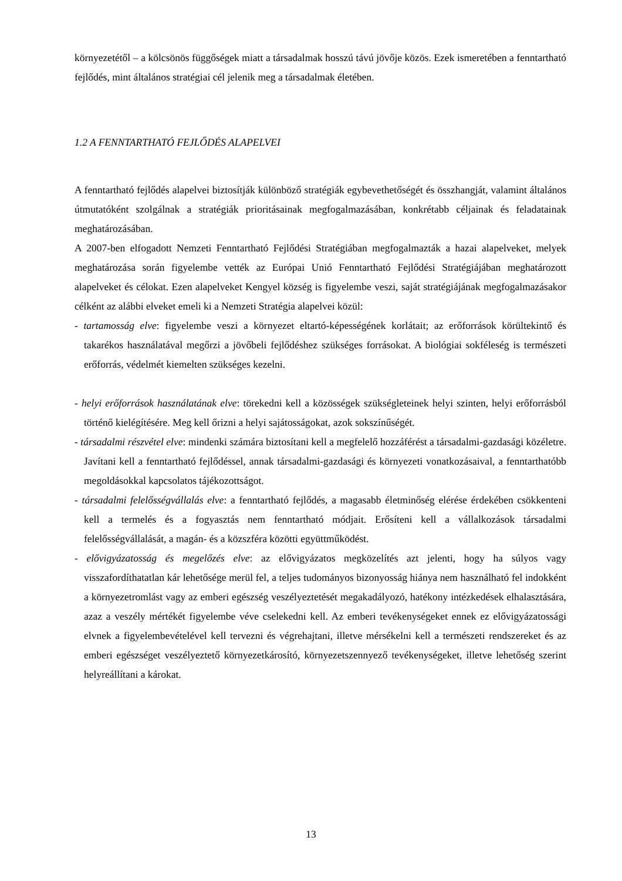környezetétől – a kölcsönös függőségek miatt a társadalmak hosszú távú jövője közös. Ezek ismeretében a fenntartható fejlődés, mint általános stratégiai cél jelenik meg a társadalmak életében.
1.2 A FENNTARTHATÓ FEJLŐDÉS ALAPELVEI
A fenntartható fejlődés alapelvei biztosítják különböző stratégiák egybevethetőségét és összhangját, valamint általános útmutatóként szolgálnak a stratégiák prioritásainak megfogalmazásában, konkrétabb céljainak és feladatainak meghatározásában.
A 2007-ben elfogadott Nemzeti Fenntartható Fejlődési Stratégiában megfogalmazták a hazai alapelveket, melyek meghatározása során figyelembe vették az Európai Unió Fenntartható Fejlődési Stratégiájában meghatározott alapelveket és célokat. Ezen alapelveket Kengyel község is figyelembe veszi, saját stratégiájának megfogalmazásakor célként az alábbi elveket emeli ki a Nemzeti Stratégia alapelvei közül:
- tartamosság elve: figyelembe veszi a környezet eltartó-képességének korlátait; az erőforrások körültekintő és takarékos használatával megőrzi a jövőbeli fejlődéshez szükséges forrásokat. A biológiai sokféleség is természeti erőforrás, védelmét kiemelten szükséges kezelni.
- helyi erőforrások használatának elve: törekedni kell a közösségek szükségleteinek helyi szinten, helyi erőforrásból történő kielégítésére. Meg kell őrizni a helyi sajátosságokat, azok sokszínűségét.
- társadalmi részvétel elve: mindenki számára biztosítani kell a megfelelő hozzáférést a társadalmi-gazdasági közéletre. Javítani kell a fenntartható fejlődéssel, annak társadalmi-gazdasági és környezeti vonatkozásaival, a fenntarthatóbb megoldásokkal kapcsolatos tájékozottságot.
- társadalmi felelősségvállalás elve: a fenntartható fejlődés, a magasabb életminőség elérése érdekében csökkenteni kell a termelés és a fogyasztás nem fenntartható módjait. Erősíteni kell a vállalkozások társadalmi felelősségvállalását, a magán- és a közszféra közötti együttműködést.
- elővigyázatosság és megelőzés elve: az elővigyázatos megközelítés azt jelenti, hogy ha súlyos vagy visszafordíthatatlan kár lehetősége merül fel, a teljes tudományos bizonyosság hiánya nem használható fel indokként a környezetromlást vagy az emberi egészség veszélyeztetését megakadályozó, hatékony intézkedések elhalasztására, azaz a veszély mértékét figyelembe véve cselekedni kell. Az emberi tevékenységeket ennek ez elővigyázatossági elvnek a figyelembevételével kell tervezni és végrehajtani, illetve mérsékelni kell a természeti rendszereket és az emberi egészséget veszélyeztető környezetkárosító, környezetszennyező tevékenységeket, illetve lehetőség szerint helyreállítani a károkat.
13